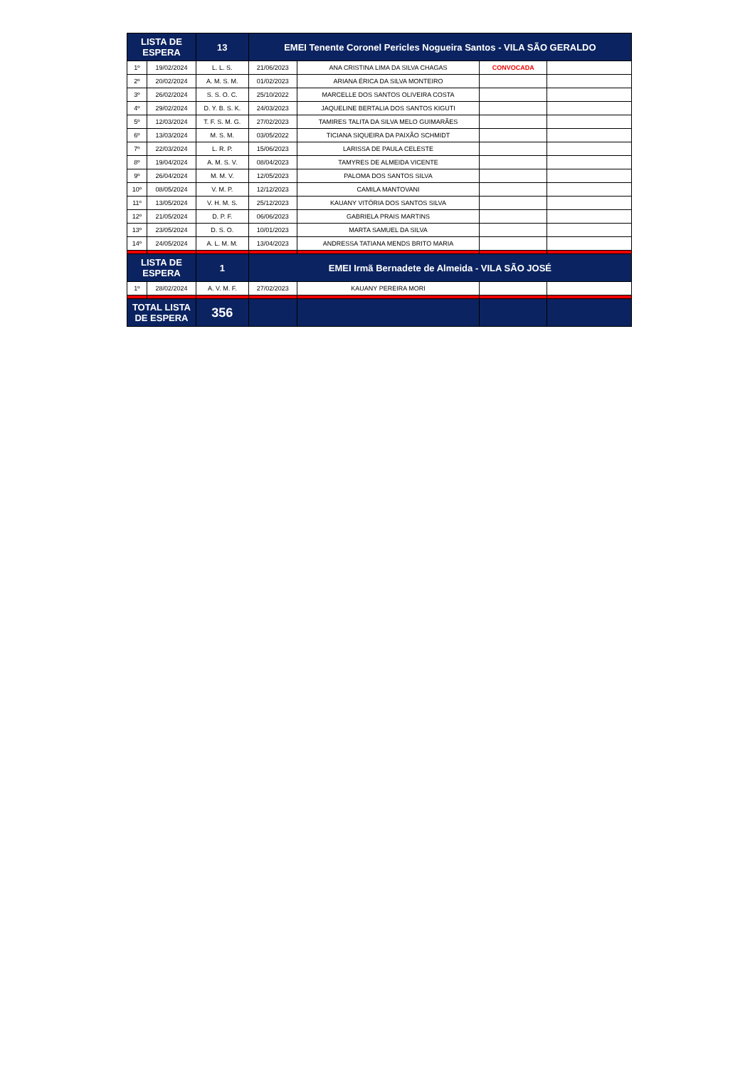| LISTA DE ESPERA | | 13 | EMEI Tenente Coronel Pericles Nogueira Santos - VILA SÃO GERALDO | | | |
| --- | --- | --- | --- | --- | --- | --- |
| 1º | 19/02/2024 | L. L. S. | 21/06/2023 | ANA CRISTINA LIMA DA SILVA CHAGAS | CONVOCADA | |
| 2º | 20/02/2024 | A. M. S. M. | 01/02/2023 | ARIANA ÉRICA DA SILVA MONTEIRO | | |
| 3º | 26/02/2024 | S. S. O. C. | 25/10/2022 | MARCELLE DOS SANTOS OLIVEIRA COSTA | | |
| 4º | 29/02/2024 | D. Y. B. S. K. | 24/03/2023 | JAQUELINE BERTALIA DOS SANTOS KIGUTI | | |
| 5º | 12/03/2024 | T. F. S. M. G. | 27/02/2023 | TAMIRES TALITA DA SILVA MELO GUIMARÃES | | |
| 6º | 13/03/2024 | M. S. M. | 03/05/2022 | TICIANA SIQUEIRA DA PAIXÃO SCHMIDT | | |
| 7º | 22/03/2024 | L. R. P. | 15/06/2023 | LARISSA DE PAULA CELESTE | | |
| 8º | 19/04/2024 | A. M. S. V. | 08/04/2023 | TAMYRES DE ALMEIDA VICENTE | | |
| 9º | 26/04/2024 | M. M. V. | 12/05/2023 | PALOMA DOS SANTOS SILVA | | |
| 10º | 08/05/2024 | V. M. P. | 12/12/2023 | CAMILA MANTOVANI | | |
| 11º | 13/05/2024 | V. H. M. S. | 25/12/2023 | KAUANY VITÓRIA DOS SANTOS SILVA | | |
| 12º | 21/05/2024 | D. P. F. | 06/06/2023 | GABRIELA PRAIS MARTINS | | |
| 13º | 23/05/2024 | D. S. O. | 10/01/2023 | MARTA SAMUEL DA SILVA | | |
| 14º | 24/05/2024 | A. L. M. M. | 13/04/2023 | ANDRESSA TATIANA MENDS BRITO MARIA | | |
| LISTA DE ESPERA | | 1 | EMEI Irmã Bernadete de Almeida - VILA SÃO JOSÉ | | | |
| 1º | 28/02/2024 | A. V. M. F. | 27/02/2023 | KAUANY PEREIRA MORI | | |
| TOTAL LISTA DE ESPERA | | 356 | | | | |